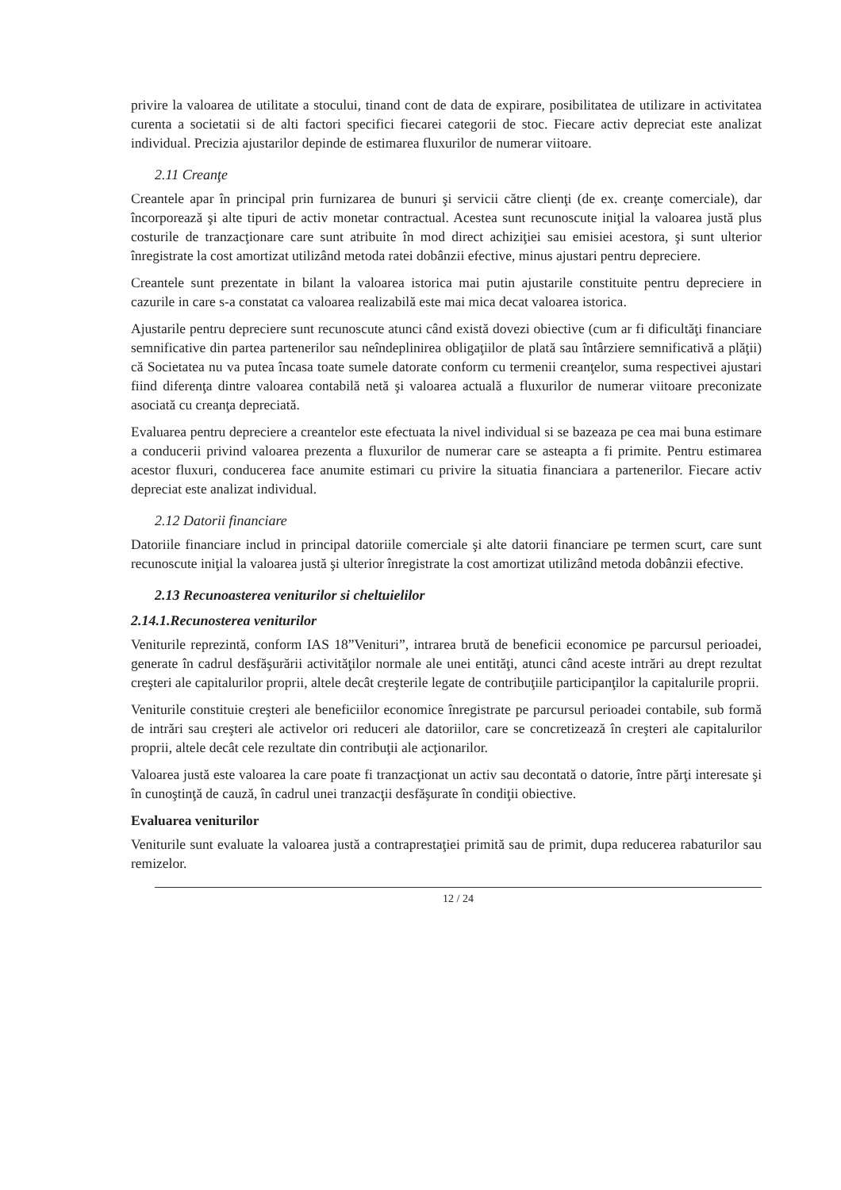privire la valoarea de utilitate a stocului, tinand cont de data de expirare, posibilitatea de utilizare in activitatea curenta a societatii si de alti factori specifici fiecarei categorii de stoc. Fiecare activ depreciat este analizat individual. Precizia ajustarilor depinde de estimarea fluxurilor de numerar viitoare.
2.11 Creanţe
Creantele apar în principal prin furnizarea de bunuri şi servicii către clienţi (de ex. creanţe comerciale), dar încorporează şi alte tipuri de activ monetar contractual. Acestea sunt recunoscute iniţial la valoarea justă plus costurile de tranzacţionare care sunt atribuite în mod direct achiziţiei sau emisiei acestora, şi sunt ulterior înregistrate la cost amortizat utilizând metoda ratei dobânzii efective, minus ajustari pentru depreciere.
Creantele sunt prezentate in bilant la valoarea istorica mai putin ajustarile constituite pentru depreciere in cazurile in care s-a constatat ca valoarea realizabilă este mai mica decat valoarea istorica.
Ajustarile pentru depreciere sunt recunoscute atunci când există dovezi obiective (cum ar fi dificultăţi financiare semnificative din partea partenerilor sau neîndeplinirea obligaţiilor de plată sau întârziere semnificativă a plăţii) că Societatea nu va putea încasa toate sumele datorate conform cu termenii creanţelor, suma respectivei ajustari fiind diferenţa dintre valoarea contabilă netă şi valoarea actuală a fluxurilor de numerar viitoare preconizate asociată cu creanţa depreciată.
Evaluarea pentru depreciere a creantelor este efectuata la nivel individual si se bazeaza pe cea mai buna estimare a conducerii privind valoarea prezenta a fluxurilor de numerar care se asteapta a fi primite. Pentru estimarea acestor fluxuri, conducerea face anumite estimari cu privire la situatia financiara a partenerilor. Fiecare activ depreciat este analizat individual.
2.12 Datorii financiare
Datoriile financiare includ in principal datoriile comerciale şi alte datorii financiare pe termen scurt, care sunt recunoscute iniţial la valoarea justă şi ulterior înregistrate la cost amortizat utilizând metoda dobânzii efective.
2.13 Recunoasterea veniturilor si cheltuielilor
2.14.1.Recunosterea veniturilor
Veniturile reprezintă, conform IAS 18”Venituri”, intrarea brută de beneficii economice pe parcursul perioadei, generate în cadrul desfăşurării activităţilor normale ale unei entităţi, atunci când aceste intrări au drept rezultat creşteri ale capitalurilor proprii, altele decât creşterile legate de contribuţiile participanţilor la capitalurile proprii.
Veniturile constituie creşteri ale beneficiilor economice înregistrate pe parcursul perioadei contabile, sub formă de intrări sau creşteri ale activelor ori reduceri ale datoriilor, care se concretizează în creşteri ale capitalurilor proprii, altele decât cele rezultate din contribuţii ale acţionarilor.
Valoarea justă este valoarea la care poate fi tranzacţionat un activ sau decontată o datorie, între părţi interesate şi în cunoştinţă de cauză, în cadrul unei tranzacţii desfăşurate în condiţii obiective.
Evaluarea veniturilor
Veniturile sunt evaluate la valoarea justă a contraprestaţiei primită sau de primit, dupa reducerea rabaturilor sau remizelor.
12 / 24